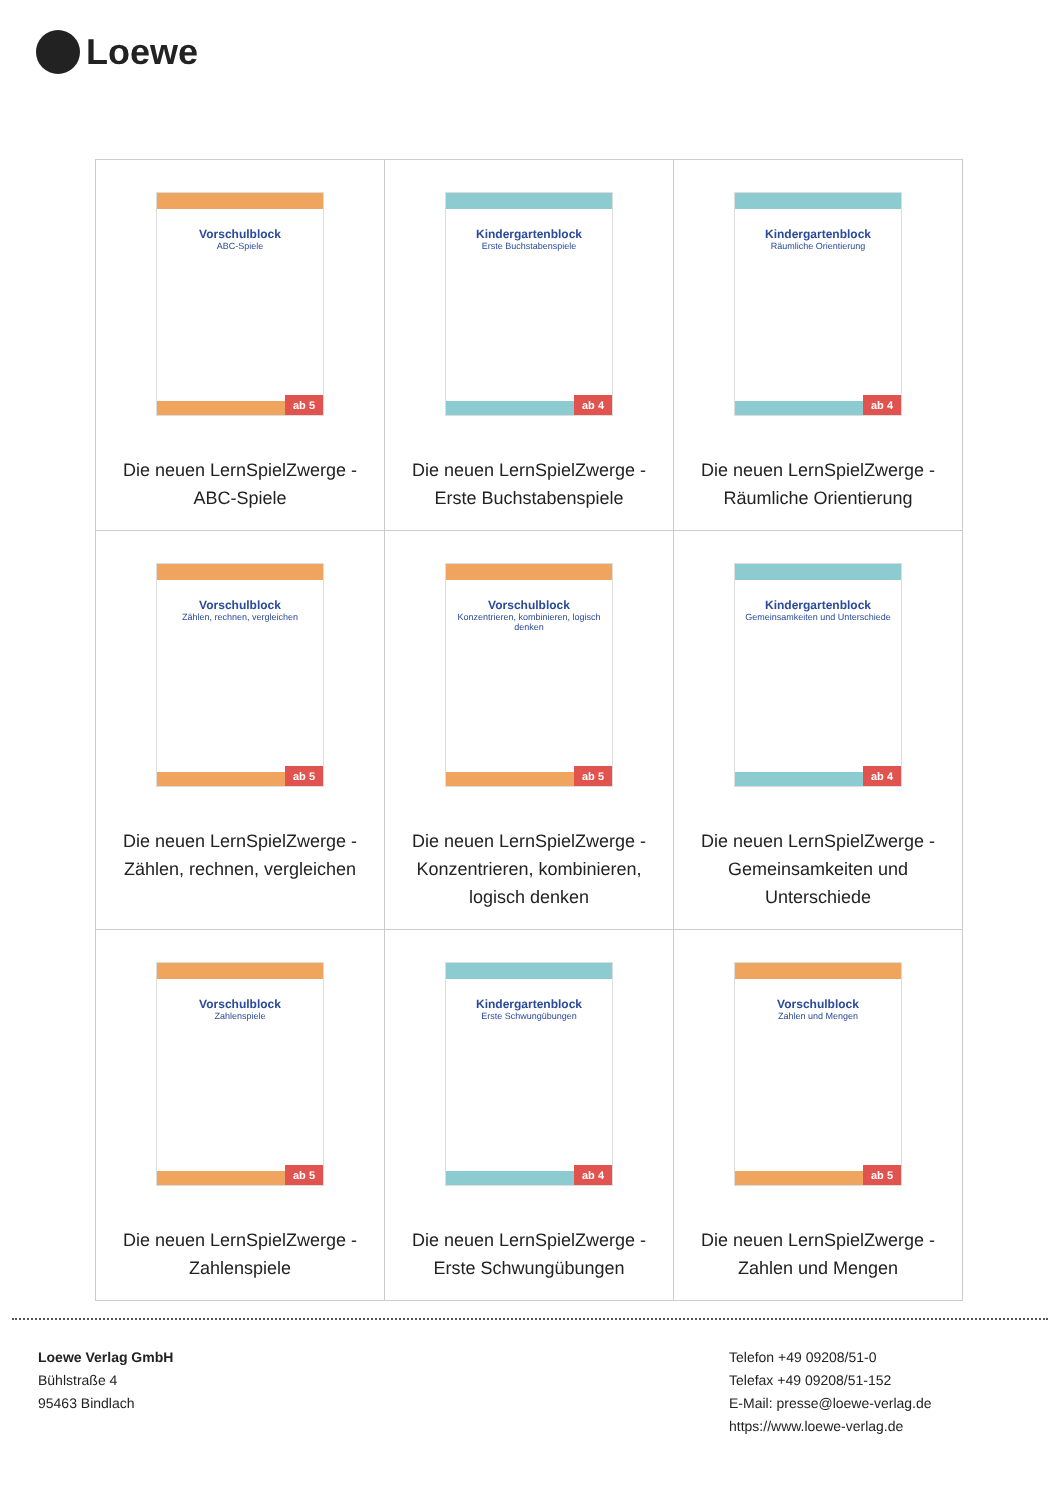Loewe
| Vorschulblock ABC-Spiele ab 5 Die neuen LernSpielZwerge - ABC-Spiele | Kindergartenblock Erste Buchstabenspiele ab 4 Die neuen LernSpielZwerge - Erste Buchstabenspiele | Kindergartenblock Räumliche Orientierung ab 4 Die neuen LernSpielZwerge - Räumliche Orientierung |
| Vorschulblock Zählen, rechnen, vergleichen ab 5 Die neuen LernSpielZwerge - Zählen, rechnen, vergleichen | Vorschulblock Konzentrieren, kombinieren, logisch denken ab 5 Die neuen LernSpielZwerge - Konzentrieren, kombinieren, logisch denken | Kindergartenblock Gemeinsamkeiten und Unterschiede ab 4 Die neuen LernSpielZwerge - Gemeinsamkeiten und Unterschiede |
| Vorschulblock Zahlenspiele ab 5 Die neuen LernSpielZwerge - Zahlenspiele | Kindergartenblock Erste Schwungübungen ab 4 Die neuen LernSpielZwerge - Erste Schwungübungen | Vorschulblock Zahlen und Mengen ab 5 Die neuen LernSpielZwerge - Zahlen und Mengen |
Loewe Verlag GmbH
Bühlstraße 4
95463 Bindlach
Telefon +49 09208/51-0
Telefax +49 09208/51-152
E-Mail: presse@loewe-verlag.de
https://www.loewe-verlag.de